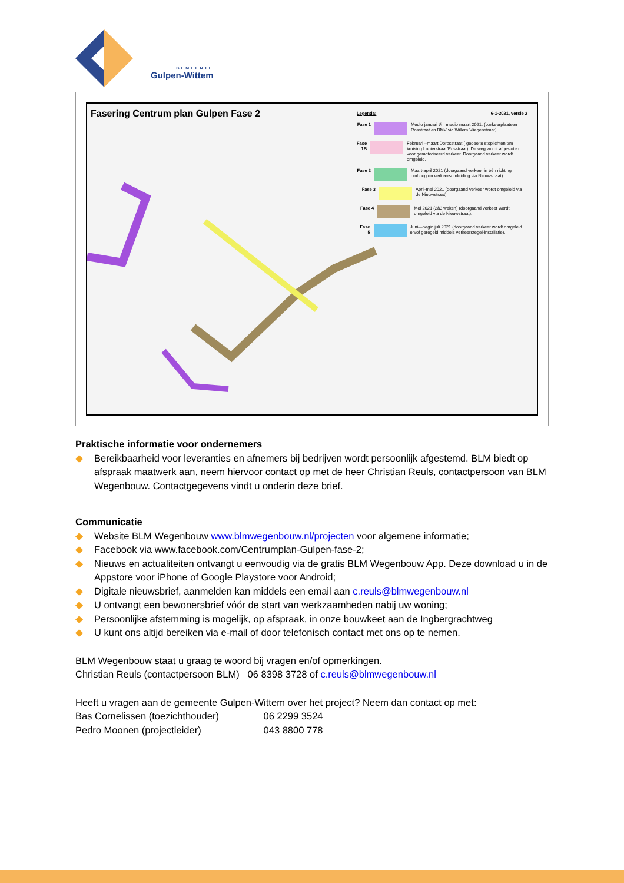GEMEENTE
Gulpen-Wittem
Fasering Centrum plan Gulpen Fase 2
Legenda: 6-1-2021, versie 2
Fase 1 Medio januari t/m medio maart 2021. (parkeerplaatsen Rosstraat en BMV via Willem Vliegenstraat).
Fase 1B Februari –maart Dorpsstraat ( gedeelte stoplichten t/m kruising Looierstraat/Rosstraat). De weg wordt afgesloten voor gemotoriseerd verkeer. Doorgaand verkeer wordt omgeleid.
Fase 2 Maart-april 2021 (doorgaand verkeer in één richting omhoog en verkeersomleiding via Nieuwstraat).
Fase 3 April-mei 2021 (doorgaand verkeer wordt omgeleid via de Nieuwstraat).
Fase 4 Mei 2021 (2à3 weken) (doorgaand verkeer wordt omgeleid via de Nieuwstraat).
Fase 5 Juni—begin juli 2021 (doorgaand verkeer wordt omgeleid en/of geregeld middels verkeersregel-installatie).
Praktische informatie voor ondernemers
◆ Bereikbaarheid voor leveranties en afnemers bij bedrijven wordt persoonlijk afgestemd. BLM biedt op afspraak maatwerk aan, neem hiervoor contact op met de heer Christian Reuls, contactpersoon van BLM Wegenbouw. Contactgegevens vindt u onderin deze brief.
Communicatie
◆ Website BLM Wegenbouw www.blmwegenbouw.nl/projecten voor algemene informatie;
◆ Facebook via www.facebook.com/Centrumplan-Gulpen-fase-2;
◆ Nieuws en actualiteiten ontvangt u eenvoudig via de gratis BLM Wegenbouw App. Deze download u in de Appstore voor iPhone of Google Playstore voor Android;
◆ Digitale nieuwsbrief, aanmelden kan middels een email aan c.reuls@blmwegenbouw.nl
◆ U ontvangt een bewonersbrief vóór de start van werkzaamheden nabij uw woning;
◆ Persoonlijke afstemming is mogelijk, op afspraak, in onze bouwkeet aan de Ingbergrachtweg
◆ U kunt ons altijd bereiken via e-mail of door telefonisch contact met ons op te nemen.
BLM Wegenbouw staat u graag te woord bij vragen en/of opmerkingen.
Christian Reuls (contactpersoon BLM) 06 8398 3728 of c.reuls@blmwegenbouw.nl
Heeft u vragen aan de gemeente Gulpen-Wittem over het project? Neem dan contact op met:
Bas Cornelissen (toezichthouder) 06 2299 3524
Pedro Moonen (projectleider) 043 8800 778